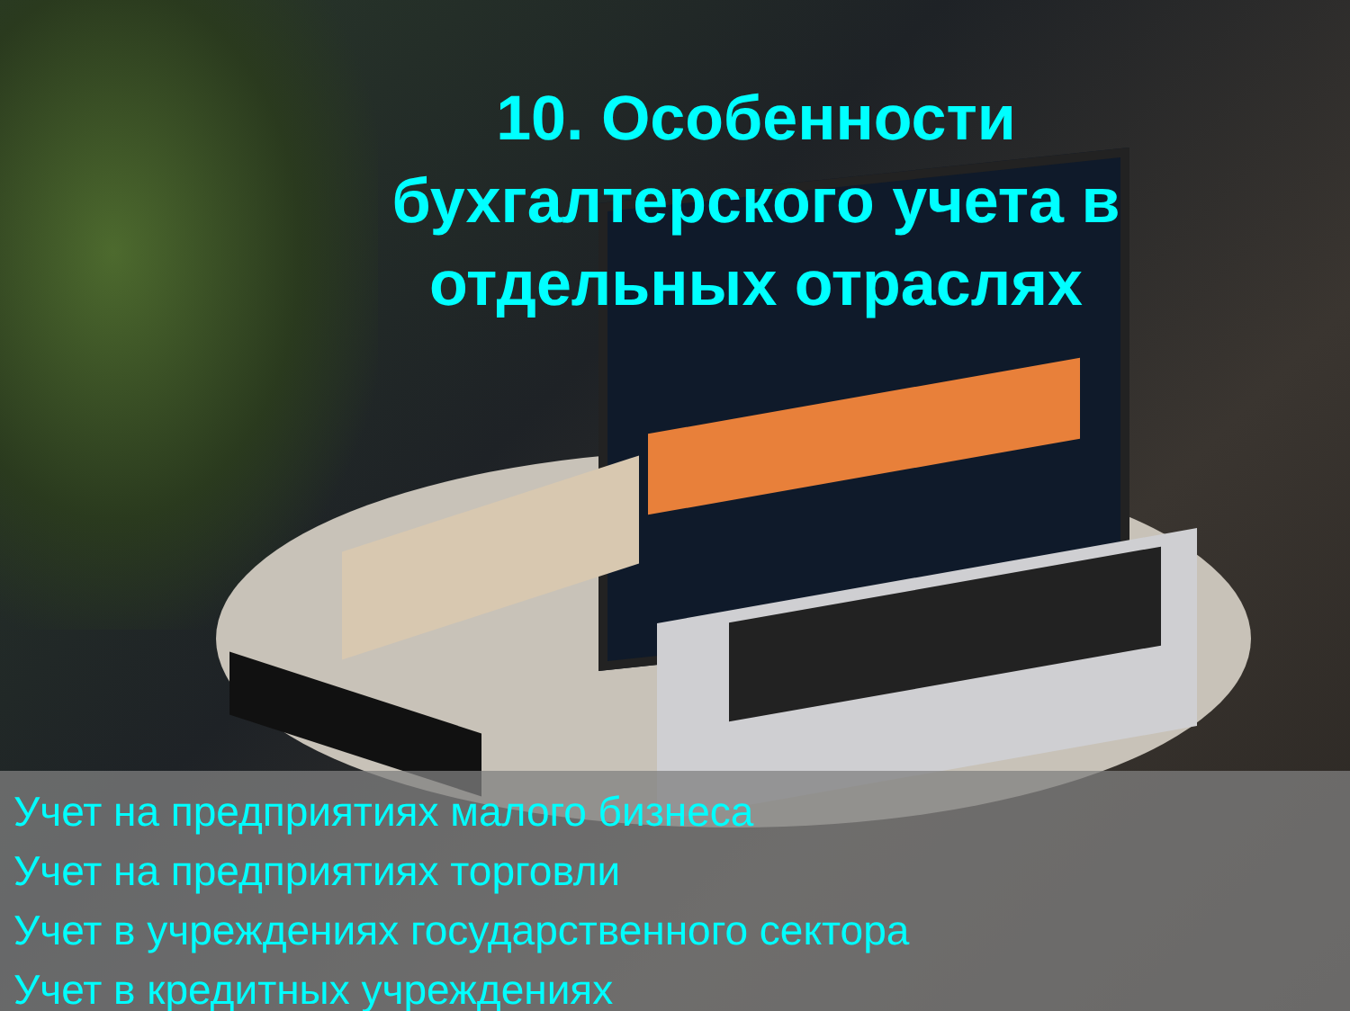10. Особенности
бухгалтерского учета в
отдельных отраслях
Учет на предприятиях малого бизнеса
Учет на предприятиях торговли
Учет в учреждениях государственного сектора
Учет в кредитных учреждениях